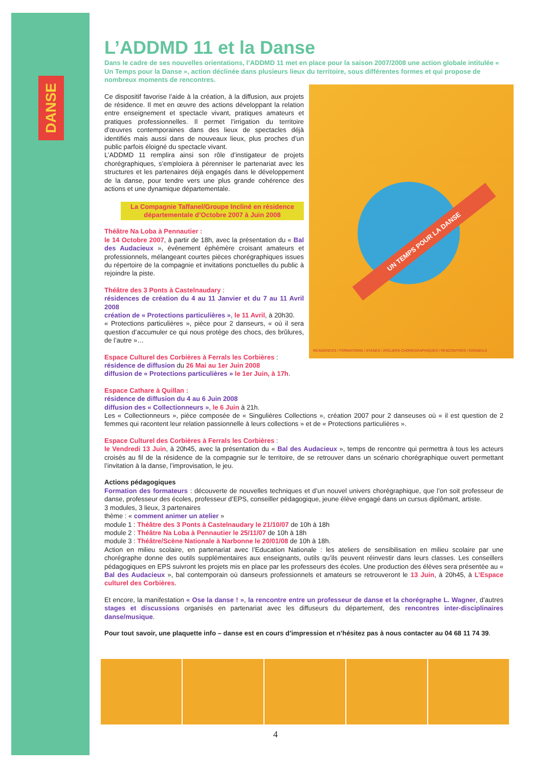DANSE
L’ADDMD 11 et la Danse
Dans le cadre de ses nouvelles orientations, l’ADDMD 11 met en place pour la saison 2007/2008 une action globale intitulée « Un Temps pour la Danse », action déclinée dans plusieurs lieux du territoire, sous différentes formes et qui propose de nombreux moments de rencontres.
UN TEMPS POUR LA DANSE
RESIDENCES / FORMATIONS / STAGES / ATELIERS CHOREGRAPHIQUES / RENCONTRES / CONSEILS
Ce dispositif favorise l’aide à la création, à la diffusion, aux projets de résidence. Il met en œuvre des actions développant la relation entre enseignement et spectacle vivant, pratiques amateurs et pratiques professionnelles. Il permet l’irrigation du territoire d’œuvres contemporaines dans des lieux de spectacles déjà identifiés mais aussi dans de nouveaux lieux, plus proches d’un public parfois éloigné du spectacle vivant.
L’ADDMD 11 remplira ainsi son rôle d’instigateur de projets chorégraphiques, s’emploiera à pérenniser le partenariat avec les structures et les partenaires déjà engagés dans le développement de la danse, pour tendre vers une plus grande cohérence des actions et une dynamique départementale.
La Compagnie Taffanel/Groupe Incliné en résidence départementale d’Octobre 2007 à Juin 2008
Théâtre Na Loba à Pennautier :
le 14 Octobre 2007, à partir de 18h, avec la présentation du « Bal des Audacieux », événement éphémère croisant amateurs et professionnels, mélangeant courtes pièces chorégraphiques issues du répertoire de la compagnie et invitations ponctuelles du public à rejoindre la piste.
Théâtre des 3 Ponts à Castelnaudary :
résidences de création du 4 au 11 Janvier et du 7 au 11 Avril 2008
création de « Protections particulières », le 11 Avril, à 20h30.
« Protections particulières », pièce pour 2 danseurs, « où il sera question d’accumuler ce qui nous protège des chocs, des brûlures, de l’autre »…
Espace Culturel des Corbières à Ferrals les Corbières :
résidence de diffusion du 26 Mai au 1er Juin 2008
diffusion de « Protections particulières » le 1er Juin, à 17h.
Espace Cathare à Quillan :
résidence de diffusion du 4 au 6 Juin 2008
diffusion des « Collectionneurs », le 6 Juin à 21h.
Les « Collectionneurs », pièce composée de « Singulières Collections », création 2007 pour 2 danseuses où « il est question de 2 femmes qui racontent leur relation passionnelle à leurs collections » et de « Protections particulières ».
Espace Culturel des Corbières à Ferrals les Corbières :
le Vendredi 13 Juin, à 20h45, avec la présentation du « Bal des Audacieux », temps de rencontre qui permettra à tous les acteurs croisés au fil de la résidence de la compagnie sur le territoire, de se retrouver dans un scénario chorégraphique ouvert permettant l’invitation à la danse, l’improvisation, le jeu.
Actions pédagogiques
Formation des formateurs : découverte de nouvelles techniques et d’un nouvel univers chorégraphique, que l’on soit professeur de danse, professeur des écoles, professeur d’EPS, conseiller pédagogique, jeune élève engagé dans un cursus diplômant, artiste.
3 modules, 3 lieux, 3 partenaires
thème : « comment animer un atelier »
module 1 : Théâtre des 3 Ponts à Castelnaudary le 21/10/07 de 10h à 18h
module 2 : Théâtre Na Loba à Pennautier le 25/11/07 de 10h à 18h
module 3 : Théâtre/Scène Nationale à Narbonne le 20/01/08 de 10h à 18h.
Action en milieu scolaire, en partenariat avec l’Education Nationale : les ateliers de sensibilisation en milieu scolaire par une chorégraphe donne des outils supplémentaires aux enseignants, outils qu’ils peuvent réinvestir dans leurs classes. Les conseillers pédagogiques en EPS suivront les projets mis en place par les professeurs des écoles. Une production des élèves sera présentée au « Bal des Audacieux », bal contemporain où danseurs professionnels et amateurs se retrouveront le 13 Juin, à 20h45, à L’Espace culturel des Corbières.
Et encore, la manifestation « Ose la danse ! », la rencontre entre un professeur de danse et la chorégraphe L. Wagner, d’autres stages et discussions organisés en partenariat avec les diffuseurs du département, des rencontres inter-disciplinaires danse/musique.
Pour tout savoir, une plaquette info – danse est en cours d’impression et n’hésitez pas à nous contacter au 04 68 11 74 39.
4